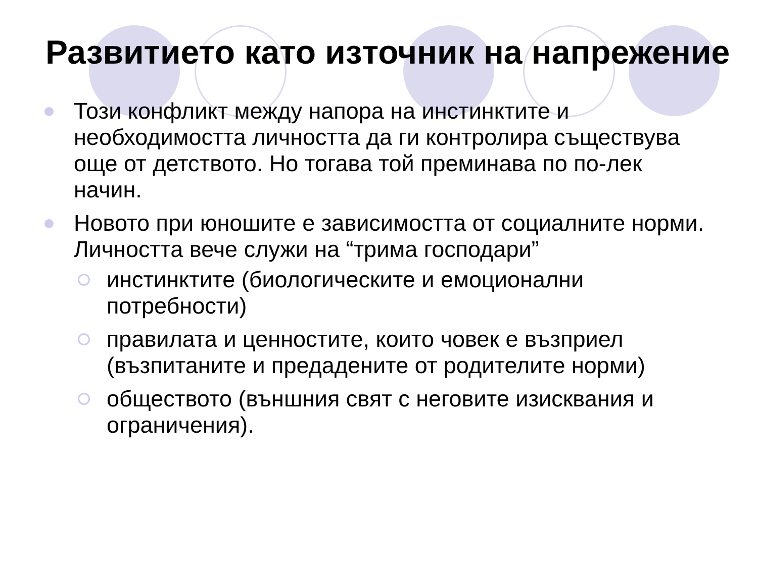Развитието като източник на напрежение
Този конфликт между напора на инстинктите и необходимостта личността да ги контролира съществува още от детството. Но тогава той преминава по по-лек начин.
Новото при юношите е зависимостта от социалните норми. Личността вече служи на “трима господари”
инстинктите (биологическите и емоционални потребности)
правилата и ценностите, които човек е възприел (възпитаните и предадените от родителите норми)
обществото (външния свят с неговите изисквания и ограничения).